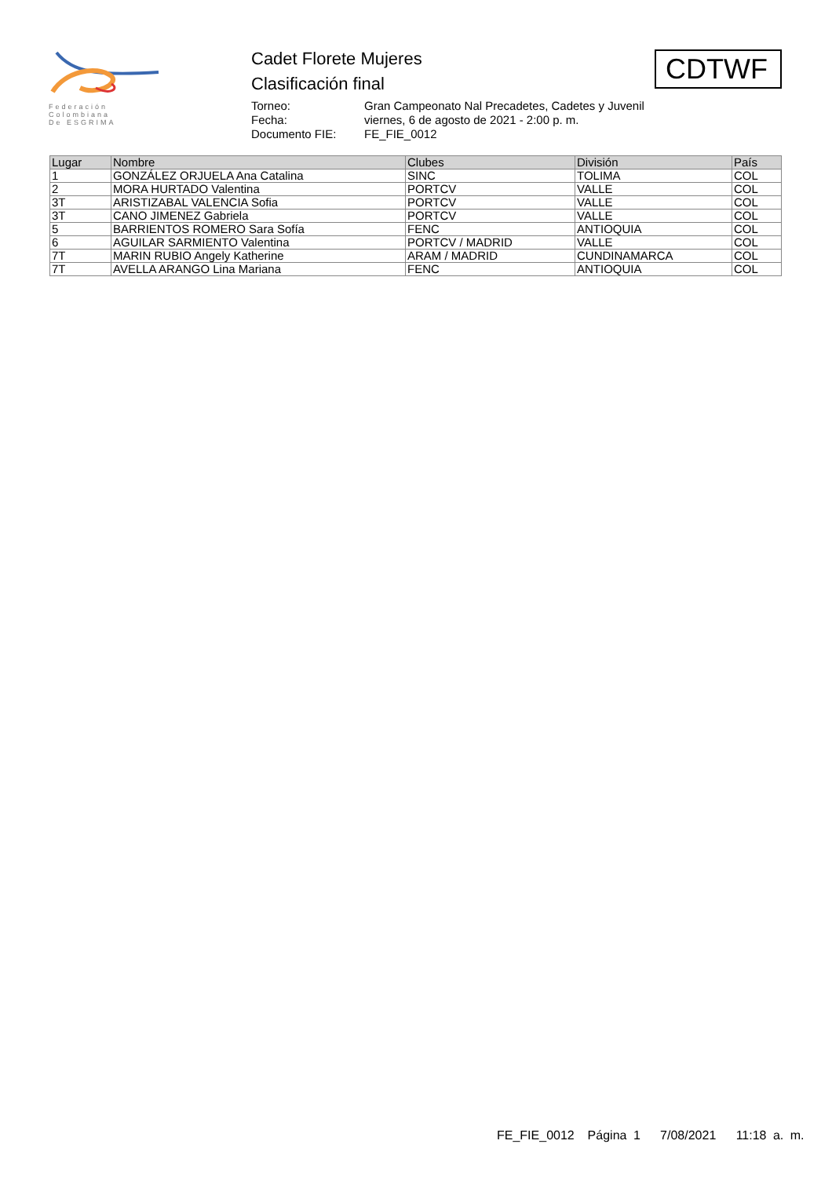Federación
Colombiana
De ESGRIMA
Cadet Florete Mujeres
Clasificación final
Torneo: Gran Campeonato Nal Precadetes, Cadetes y Juvenil Fecha: viernes, 6 de agosto de 2021 - 2:00 p. m. Documento FIE: FE_FIE_0012
CDTWF
| Lugar | Nombre | Clubes | División | País |
| --- | --- | --- | --- | --- |
| 1 | GONZÁLEZ ORJUELA Ana Catalina | SINC | TOLIMA | COL |
| 2 | MORA HURTADO Valentina | PORTCV | VALLE | COL |
| 3T | ARISTIZABAL VALENCIA Sofia | PORTCV | VALLE | COL |
| 3T | CANO JIMENEZ Gabriela | PORTCV | VALLE | COL |
| 5 | BARRIENTOS ROMERO Sara Sofía | FENC | ANTIOQUIA | COL |
| 6 | AGUILAR SARMIENTO Valentina | PORTCV / MADRID | VALLE | COL |
| 7T | MARIN RUBIO Angely Katherine | ARAM / MADRID | CUNDINAMARCA | COL |
| 7T | AVELLA ARANGO Lina Mariana | FENC | ANTIOQUIA | COL |
FE_FIE_0012 Página 1 7/08/2021 11:18 a. m.